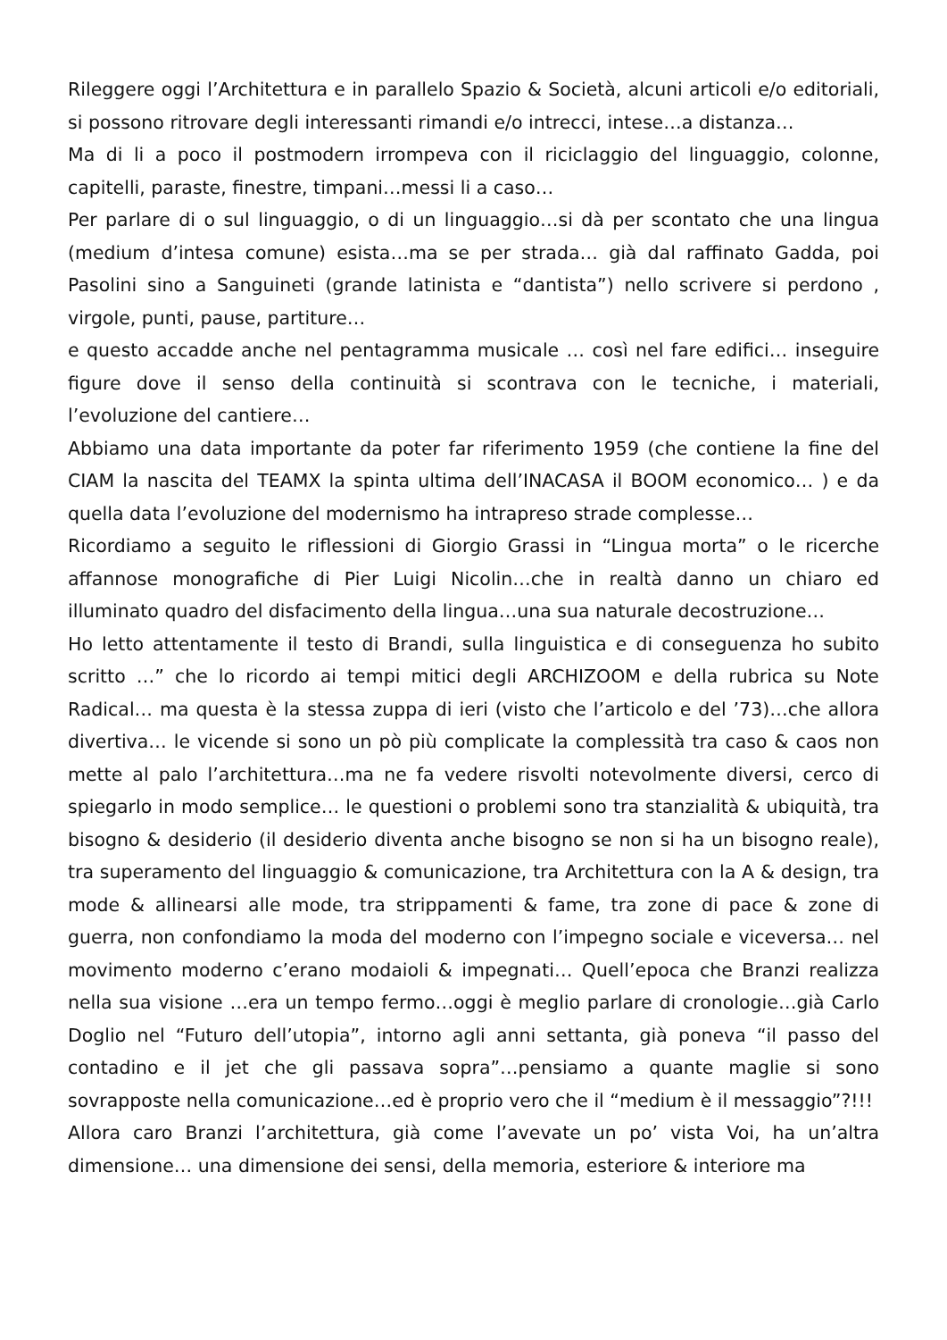Rileggere oggi l’Architettura e in parallelo Spazio & Società, alcuni articoli e/o editoriali, si possono ritrovare degli interessanti rimandi e/o intrecci, intese…a distanza…
Ma di li a poco il postmodern irrompeva con il riciclaggio del linguaggio, colonne, capitelli, paraste, finestre, timpani…messi li a caso…
Per parlare di o sul linguaggio, o di un linguaggio…si dà per scontato che una lingua (medium d’intesa comune) esista…ma se per strada… già dal raffinato Gadda, poi Pasolini sino a Sanguineti (grande latinista e “dantista”) nello scrivere si perdono , virgole, punti, pause, partiture…
e questo accadde anche nel pentagramma musicale … così nel fare edifici… inseguire figure dove il senso della continuità si scontrava con le tecniche, i materiali, l’evoluzione del cantiere…
Abbiamo una data importante da poter far riferimento 1959 (che contiene la fine del CIAM la nascita del TEAMX la spinta ultima dell’INACASA il BOOM economico… ) e da quella data l’evoluzione del modernismo ha intrapreso strade complesse…
Ricordiamo a seguito le riflessioni di Giorgio Grassi in “Lingua morta” o le ricerche affannose monografiche di Pier Luigi Nicolin…che in realtà danno un chiaro ed illuminato quadro del disfacimento della lingua…una sua naturale decostruzione…
Ho letto attentamente il testo di Brandi, sulla linguistica e di conseguenza ho subito scritto …” che lo ricordo ai tempi mitici degli ARCHIZOOM e della rubrica su Note Radical… ma questa è la stessa zuppa di ieri (visto che l’articolo e del ’73)…che allora divertiva… le vicende si sono un pò più complicate la complessità tra caso & caos non mette al palo l’architettura…ma ne fa vedere risvolti notevolmente diversi, cerco di spiegarlo in modo semplice… le questioni o problemi sono tra stanzialità & ubiquità, tra bisogno & desiderio (il desiderio diventa anche bisogno se non si ha un bisogno reale), tra superamento del linguaggio & comunicazione, tra Architettura con la A & design, tra mode & allinearsi alle mode, tra strippamenti & fame, tra zone di pace & zone di guerra, non confondiamo la moda del moderno con l’impegno sociale e viceversa… nel movimento moderno c’erano modaioli & impegnati… Quell’epoca che Branzi realizza nella sua visione …era un tempo fermo…oggi è meglio parlare di cronologie…già Carlo Doglio nel “Futuro dell’utopia”, intorno agli anni settanta, già poneva “il passo del contadino e il jet che gli passava sopra”…pensiamo a quante maglie si sono sovrapposte nella comunicazione…ed è proprio vero che il “medium è il messaggio”?!!!
Allora caro Branzi l’architettura, già come l’avevate un po’ vista Voi, ha un’altra dimensione… una dimensione dei sensi, della memoria, esteriore & interiore ma